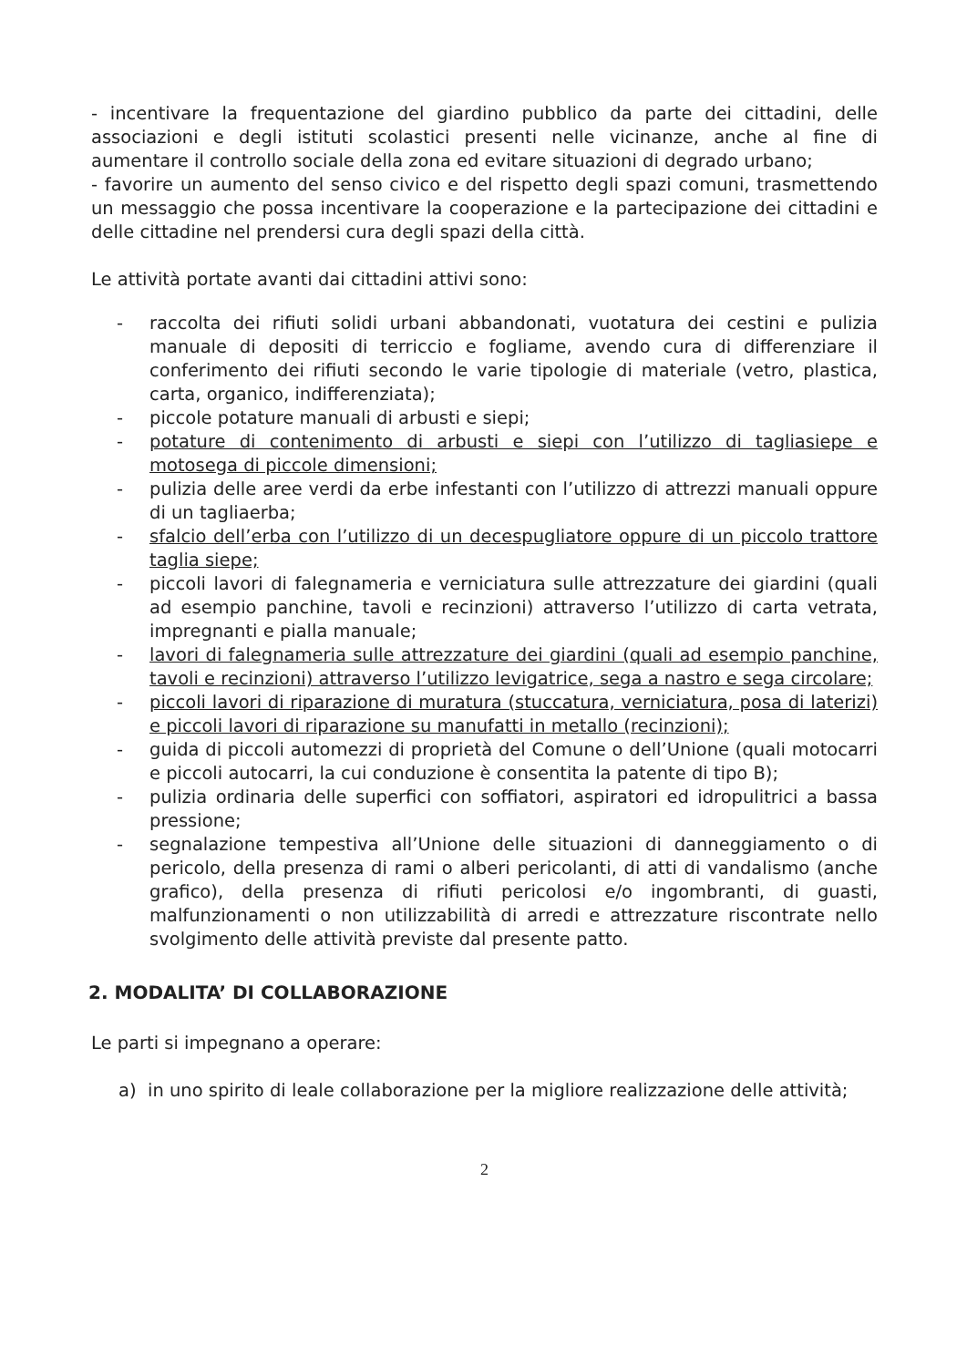- incentivare la frequentazione del giardino pubblico da parte dei cittadini, delle associazioni e degli istituti scolastici presenti nelle vicinanze, anche al fine di aumentare il controllo sociale della zona ed evitare situazioni di degrado urbano;
- favorire un aumento del senso civico e del rispetto degli spazi comuni, trasmettendo un messaggio che possa incentivare la cooperazione e la partecipazione dei cittadini e delle cittadine nel prendersi cura degli spazi della città.
Le attività portate avanti dai cittadini attivi sono:
- raccolta dei rifiuti solidi urbani abbandonati, vuotatura dei cestini e pulizia manuale di depositi di terriccio e fogliame, avendo cura di differenziare il conferimento dei rifiuti secondo le varie tipologie di materiale (vetro, plastica, carta, organico, indifferenziata);
- piccole potature manuali di arbusti e siepi;
- potature di contenimento di arbusti e siepi con l’utilizzo di tagliasiepe e motosega di piccole dimensioni;
- pulizia delle aree verdi da erbe infestanti con l’utilizzo di attrezzi manuali oppure di un tagliaerba;
- sfalcio dell’erba con l’utilizzo di un decespugliatore oppure di un piccolo trattore taglia siepe;
- piccoli lavori di falegnameria e verniciatura sulle attrezzature dei giardini (quali ad esempio panchine, tavoli e recinzioni) attraverso l’utilizzo di carta vetrata, impregnanti e pialla manuale;
- lavori di falegnameria sulle attrezzature dei giardini (quali ad esempio panchine, tavoli e recinzioni) attraverso l’utilizzo levigatrice, sega a nastro e sega circolare;
- piccoli lavori di riparazione di muratura (stuccatura, verniciatura, posa di laterizi) e piccoli lavori di riparazione su manufatti in metallo (recinzioni);
- guida di piccoli automezzi di proprietà del Comune o dell’Unione (quali motocarri e piccoli autocarri, la cui conduzione è consentita la patente di tipo B);
- pulizia ordinaria delle superfici con soffiatori, aspiratori ed idropulitrici a bassa pressione;
- segnalazione tempestiva all’Unione delle situazioni di danneggiamento o di pericolo, della presenza di rami o alberi pericolanti, di atti di vandalismo (anche grafico), della presenza di rifiuti pericolosi e/o ingombranti, di guasti, malfunzionamenti o non utilizzabilità di arredi e attrezzature riscontrate nello svolgimento delle attività previste dal presente patto.
2. MODALITA’ DI COLLABORAZIONE
Le parti si impegnano a operare:
a) in uno spirito di leale collaborazione per la migliore realizzazione delle attività;
2